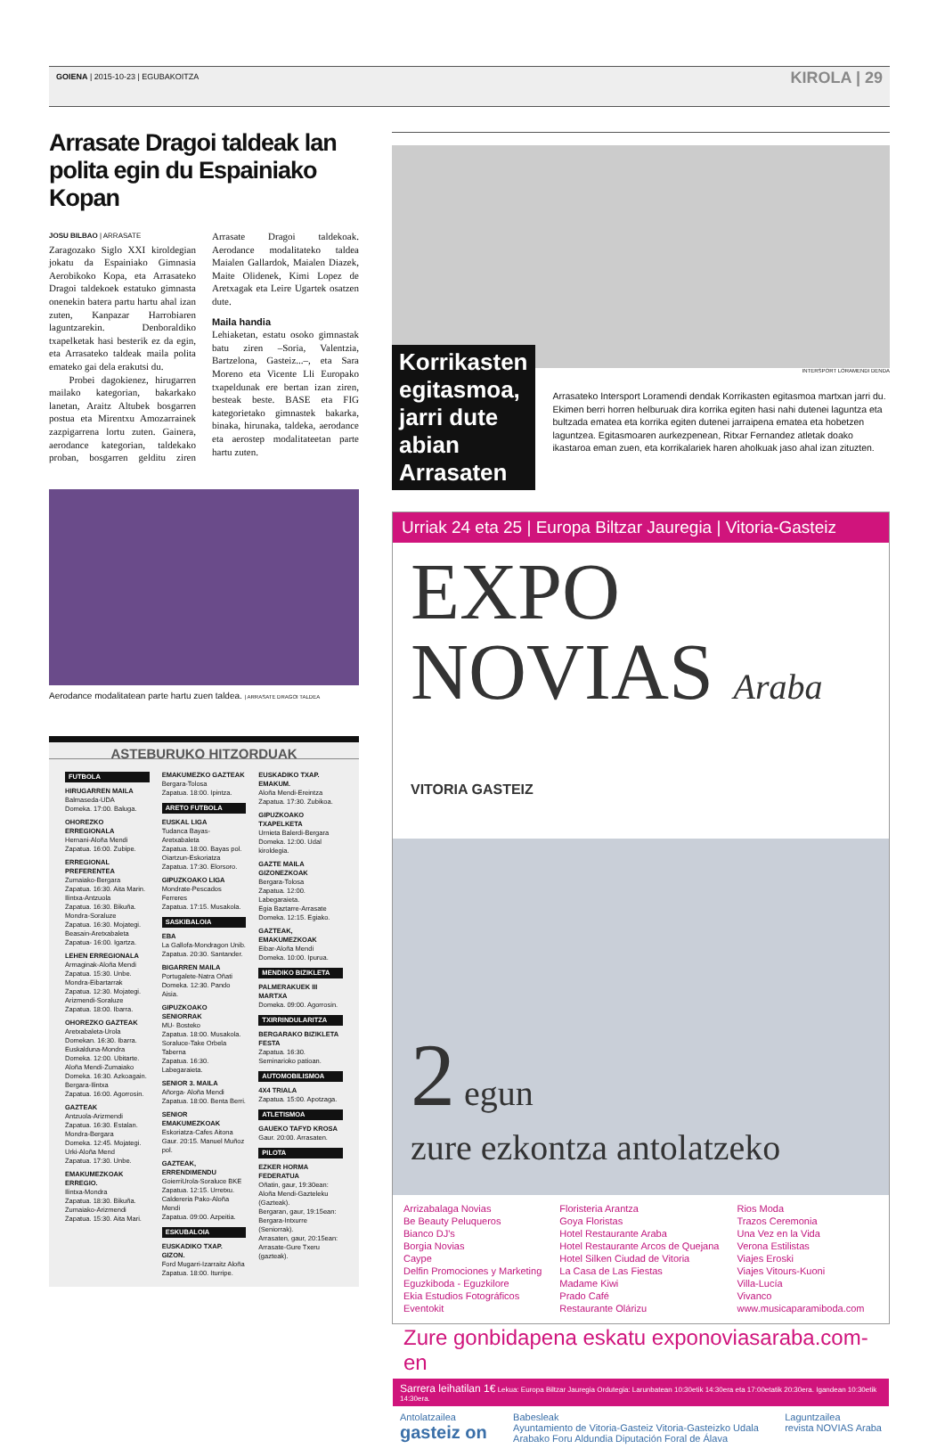GOIENA | 2015-10-23 | EGUBAKOITZA KIROLA | 29
Arrasate Dragoi taldeak lan polita egin du Espainiako Kopan
JOSU BILBAO | ARRASATE
Zaragozako Siglo XXI kiroldegian jokatu da Espainiako Gimnasia Aerobikoko Kopa, eta Arrasateko Dragoi taldekoek estatuko gimnasta onenekin batera partu hartu ahal izan zuten, Kanpazar Harrobiaren laguntzarekin. Denboraldiko txapelketak hasi besterik ez da egin, eta Arrasateko taldeak maila polita emateko gai dela erakutsi du.
Probei dagokienez, hirugarren mailako kategorian, bakarkako lanetan, Araitz Altubek bosgarren postua eta Mirentxu Amozarrainek zazpigarrena lortu zuten. Gainera, aerodance kategorian, taldekako proban, bosgarren gelditu ziren Arrasate Dragoi taldekoak. Aerodance modalitateko taldea Maialen Gallardok, Maialen Diazek, Maite Olidenek, Kimi Lopez de Aretxagak eta Leire Ugartek osatzen dute.
Maila handia
Lehiaketan, estatu osoko gimnastak batu ziren –Soria, Valentzia, Bartzelona, Gasteiz...–, eta Sara Moreno eta Vicente Lli Europako txapeldunak ere bertan izan ziren, besteak beste. BASE eta FIG kategorietako gimnastek bakarka, binaka, hirunaka, taldeka, aerodance eta aerostep modalitateetan parte hartu zuten.
Aerodance modalitatean parte hartu zuen taldea. | ARRASATE DRAGOI TALDEA
ASTEBURUKO HITZORDUAK
FUTBOLA
HIRUGARREN MAILA
Balmaseda-UDA
Domeka. 17:00. Baluga.
OHOREZKO ERREGIONALA
Hernani-Aloña Mendi
Zapatua. 16:00. Zubipe.
ERREGIONAL PREFERENTEA
Zumaiako-Bergara
Zapatua. 16:30. Aita Marin.
Ilintxa-Antzuola
Zapatua. 16:30. Bikuña.
Mondra-Soraluze
Zapatua. 16:30. Mojategi.
Beasain-Aretxabaleta
Zapatua- 16:00. Igartza.
LEHEN ERREGIONALA
Armaginak-Aloña Mendi
Zapatua. 15:30. Unbe.
Mondra-Eibartarrak
Zapatua. 12:30. Mojategi.
Arizmendi-Soraluze
Zapatua. 18:00. Ibarra.
OHOREZKO GAZTEAK
Aretxabaleta-Urola
Domekan. 16:30. Ibarra.
Euskalduna-Mondra
Domeka. 12:00. Ubitarte.
Aloña Mendi-Zumaiako
Domeka. 16:30. Azkoagain.
Bergara-Ilintxa
Zapatua. 16:00. Agorrosin.
GAZTEAK
Antzuola-Arizmendi
Zapatua. 16:30. Estalan.
Mondra-Bergara
Domeka. 12:45. Mojategi.
Urki-Aloña Mend
Zapatua. 17:30. Unbe.
EMAKUMEZKOAK ERREGIO.
Ilintxa-Mondra
Zapatua. 18:30. Bikuña.
Zumaiako-Arizmendi
Zapatua. 15:30. Aita Mari.
EMAKUMEZKO GAZTEAK
Bergara-Tolosa
Zapatua. 18:00. Ipintza.
ARETO FUTBOLA
EUSKAL LIGA
Tudanca Bayas-Aretxabaleta
Zapatua. 18:00. Bayas pol.
Oiartzun-Eskoriatza
Zapatua. 17:30. Elorsoro.
GIPUZKOAKO LIGA
Mondrate-Pescados Ferreres
Zapatua. 17:15. Musakola.
SASKIBALOIA
EBA
La Gallofa-Mondragon Unib.
Zapatua. 20:30. Santander.
BIGARREN MAILA
Portugalete-Natra Oñati
Domeka. 12:30. Pando Aisia.
GIPUZKOAKO SENIORRAK
MU- Bosteko
Zapatua. 18:00. Musakola.
Soraluce-Take Orbela Taberna
Zapatua. 16:30. Labegaraieta.
SENIOR 3. MAILA
Añorga- Aloña Mendi
Zapatua. 18:00. Benta Berri.
SENIOR EMAKUMEZKOAK
Eskoriatza-Cafes Aitona
Gaur. 20:15. Manuel Muñoz pol.
GAZTEAK, ERRENDIMENDU
GoierriUrola-Soraluce BKE
Zapatua. 12:15. Urretxu.
Caldereria Pako-Aloña Mendi
Zapatua. 09:00. Azpeitia.
ESKUBALOIA
EUSKADIKO TXAP. GIZON.
Ford Mugarri-Izarraitz Aloña
Zapatua. 18:00. Iturripe.
EUSKADIKO TXAP. EMAKUM.
Aloña Mendi-Ereintza
Zapatua. 17:30. Zubikoa.
GIPUZKOAKO TXAPELKETA
Urnieta Balerdi-Bergara
Domeka. 12:00. Udal kiroldegia.
GAZTE MAILA GIZONEZKOAK
Bergara-Tolosa
Zapatua. 12:00. Labegaraieta.
Egia Baztarre-Arrasate
Domeka. 12:15. Egiako.
GAZTEAK, EMAKUMEZKOAK
Eibar-Aloña Mendi
Domeka. 10:00. Ipurua.
MENDIKO BIZIKLETA
PALMERAKUEK III MARTXA
Domeka. 09:00. Agorrosin.
TXIRRINDULARITZA
BERGARAKO BIZIKLETA FESTA
Zapatua. 16:30. Seminarioko patioan.
AUTOMOBILISMOA
4X4 TRIALA
Zapatua. 15:00. Apotzaga.
ATLETISMOA
GAUEKO TAFYD KROSA
Gaur. 20:00. Arrasaten.
PILOTA
EZKER HORMA FEDERATUA
Oñatin, gaur, 19:30ean:
Aloña Mendi-Gazteleku (Gazteak).
Bergaran, gaur, 19:15ean:
Bergara-Intxurre (Seniorrak).
Arrasaten, gaur, 20:15ean:
Arrasate-Gure Txeru (gazteak).
INTERSPORT LORAMENDI DENDA
Korrikasten egitasmoa, jarri dute abian Arrasaten
Arrasateko Intersport Loramendi dendak Korrikasten egitasmoa martxan jarri du. Ekimen berri horren helburuak dira korrika egiten hasi nahi dutenei laguntza eta bultzada ematea eta korrika egiten dutenei jarraipena ematea eta hobetzen laguntzea. Egitasmoaren aurkezpenean, Ritxar Fernandez atletak doako ikastaroa eman zuen, eta korrikalariek haren aholkuak jaso ahal izan zituzten.
Urriak 24 eta 25 | Europa Biltzar Jauregia | Vitoria-Gasteiz
EXPO
NOVIAS Araba VITORIA GASTEIZ
2 egun
zure ezkontza antolatzeko
Arrizabalaga Novias
Be Beauty Peluqueros
Bianco DJ's
Borgia Novias
Caype
Delfin Promociones y Marketing
Eguzkiboda - Eguzkilore
Ekia Estudios Fotográficos
Eventokit
Floristeria Arantza
Goya Floristas
Hotel Restaurante Araba
Hotel Restaurante Arcos de Quejana
Hotel Silken Ciudad de Vitoria
La Casa de Las Fiestas
Madame Kiwi
Prado Café
Restaurante Olárizu
Rios Moda
Trazos Ceremonia
Una Vez en la Vida
Verona Estilistas
Viajes Eroski
Viajes Vitours-Kuoni
Villa-Lucía
Vivanco
www.musicaparamiboda.com
Zure gonbidapena eskatu exponoviasaraba.com-en
Sarrera leihatilan 1€ Lekua: Europa Biltzar Jauregia Ordutegia: Larunbatean 10:30etik 14:30era eta 17:00etatik 20:30era. Igandean 10:30etik 14:30era.
Antolatzailea
gasteiz on Babesleak
Ayuntamiento de Vitoria-Gasteiz Vitoria-Gasteizko Udala
Arabako Foru Aldundia Diputación Foral de Álava Laguntzailea
revista NOVIAS Araba